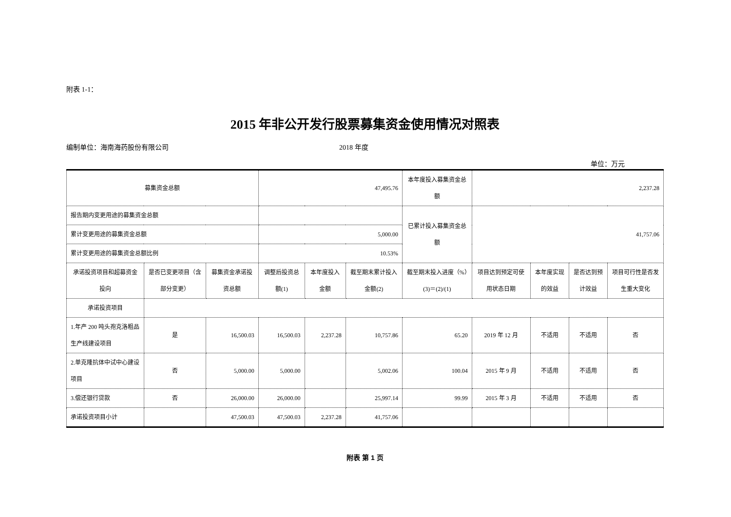附表 1-1：
2015 年非公开发行股票募集资金使用情况对照表
编制单位：海南海药股份有限公司 2018 年度
单位：万元
| 募集资金总额 | | | 47,495.76 | | | 本年度投入募集资金总额 | 2,237.28 | | | |
| 报告期内变更用途的募集资金总额 | | | | | | 已累计投入募集资金总额 | 41,757.06 | | | |
| 累计变更用途的募集资金总额 | | | 5,000.00 | | | | | | | |
| 累计变更用途的募集资金总额比例 | | | 10.53% | | | | | | | |
| 承诺投资项目和超募资金投向 | 是否已变更项目（含部分变更） | 募集资金承诺投资总额 | 调整后投资总额(1) | 本年度投入金额 | 截至期末累计投入金额(2) | 截至期末投入进度（%）(3)＝(2)/(1) | 项目达到预定可使用状态日期 | 本年度实现的效益 | 是否达到预计效益 | 项目可行性是否发生重大变化 |
| 承诺投资项目 | | | | | | | | | | |
| 1.年产 200 吨头孢克洛粗品生产线建设项目 | 是 | 16,500.03 | 16,500.03 | 2,237.28 | 10,757.86 | 65.20 | 2019 年 12 月 | 不适用 | 不适用 | 否 |
| 2.单克隆抗体中试中心建设项目 | 否 | 5,000.00 | 5,000.00 | | 5,002.06 | 100.04 | 2015 年 9 月 | 不适用 | 不适用 | 否 |
| 3.偿还银行贷款 | 否 | 26,000.00 | 26,000.00 | | 25,997.14 | 99.99 | 2015 年 3 月 | 不适用 | 不适用 | 否 |
| 承诺投资项目小计 | | 47,500.03 | 47,500.03 | 2,237.28 | 41,757.06 | | | | | |
附表 第 1 页